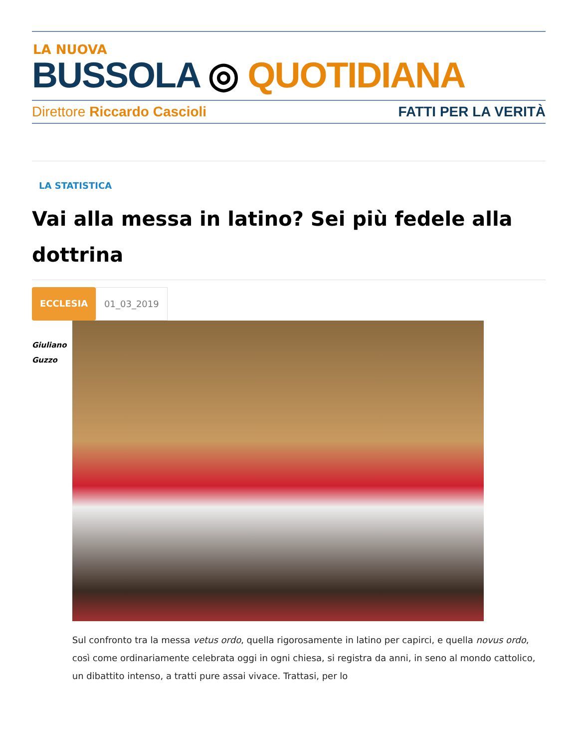LA NUOVA
BUSSOLA ◎ QUOTIDIANA
Direttore Riccardo Cascioli FATTI PER LA VERITÀ
LA STATISTICA
Vai alla messa in latino? Sei più fedele alla dottrina
ECCLESIA 01_03_2019
Giuliano
Guzzo
Sul confronto tra la messa vetus ordo, quella rigorosamente in latino per capirci, e quella novus ordo, così come ordinariamente celebrata oggi in ogni chiesa, si registra da anni, in seno al mondo cattolico, un dibattito intenso, a tratti pure assai vivace. Trattasi, per lo